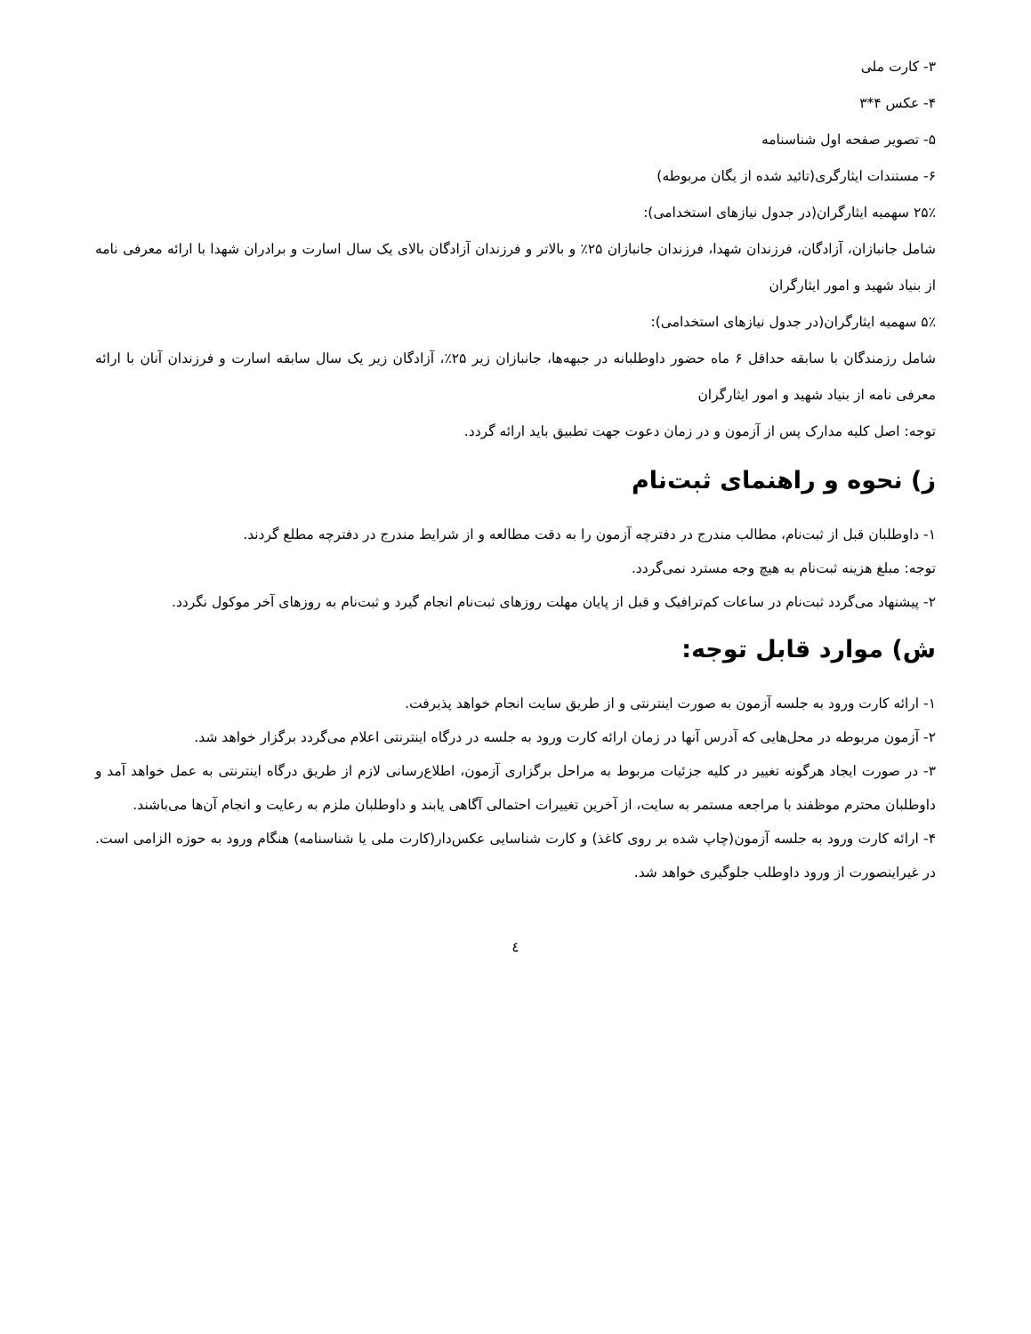۳- کارت ملی
۴- عکس ۴*۳
۵- تصویر صفحه اول شناسنامه
۶- مستندات ایثارگری(تائید شده از یگان مربوطه)
۲۵٪ سهمیه ایثارگران(در جدول نیازهای استخدامی):
شامل جانبازان، آزادگان، فرزندان شهدا، فرزندان جانبازان ۲۵٪ و بالاتر و فرزندان آزادگان بالای یک سال اسارت و برادران شهدا با ارائه معرفی نامه از بنیاد شهید و امور ایثارگران
۵٪ سهمیه ایثارگران(در جدول نیازهای استخدامی):
شامل رزمندگان با سابقه حداقل ۶ ماه حضور داوطلبانه در جبهه‌ها، جانبازان زیر ۲۵٪، آزادگان زیر یک سال سابقه اسارت و فرزندان آنان با ارائه معرفی نامه از بنیاد شهید و امور ایثارگران
توجه: اصل کلیه مدارک پس از آزمون و در زمان دعوت جهت تطبیق باید ارائه گردد.
ز) نحوه و راهنمای ثبت‌نام
۱- داوطلبان قبل از ثبت‌نام، مطالب مندرج در دفترچه آزمون را به دقت مطالعه و از شرایط مندرج در دفترچه مطلع گردند.
توجه: مبلغ هزینه ثبت‌نام به هیچ وجه مسترد نمی‌گردد.
۲- پیشنهاد می‌گردد ثبت‌نام در ساعات کم‌ترافیک و قبل از پایان مهلت روزهای ثبت‌نام انجام گیرد و ثبت‌نام به روزهای آخر موکول نگردد.
ش) موارد قابل توجه:
۱- ارائه کارت ورود به جلسه آزمون به صورت اینترنتی و از طریق سایت انجام خواهد پذیرفت.
۲- آزمون مربوطه در محل‌هایی که آدرس آنها در زمان ارائه کارت ورود به جلسه در درگاه اینترنتی اعلام می‌گردد برگزار خواهد شد.
۳- در صورت ایجاد هرگونه تغییر در کلیه جزئیات مربوط به مراحل برگزاری آزمون، اطلاع‌رسانی لازم از طریق درگاه اینترنتی به عمل خواهد آمد و داوطلبان محترم موظفند با مراجعه مستمر به سایت، از آخرین تغییرات احتمالی آگاهی یابند و داوطلبان ملزم به رعایت و انجام آن‌ها می‌باشند.
۴- ارائه کارت ورود به جلسه آزمون(چاپ شده بر روی کاغذ) و کارت شناسایی عکس‌دار(کارت ملی یا شناسنامه) هنگام ورود به حوزه الزامی است. در غیراینصورت از ورود داوطلب جلوگیری خواهد شد.
٤